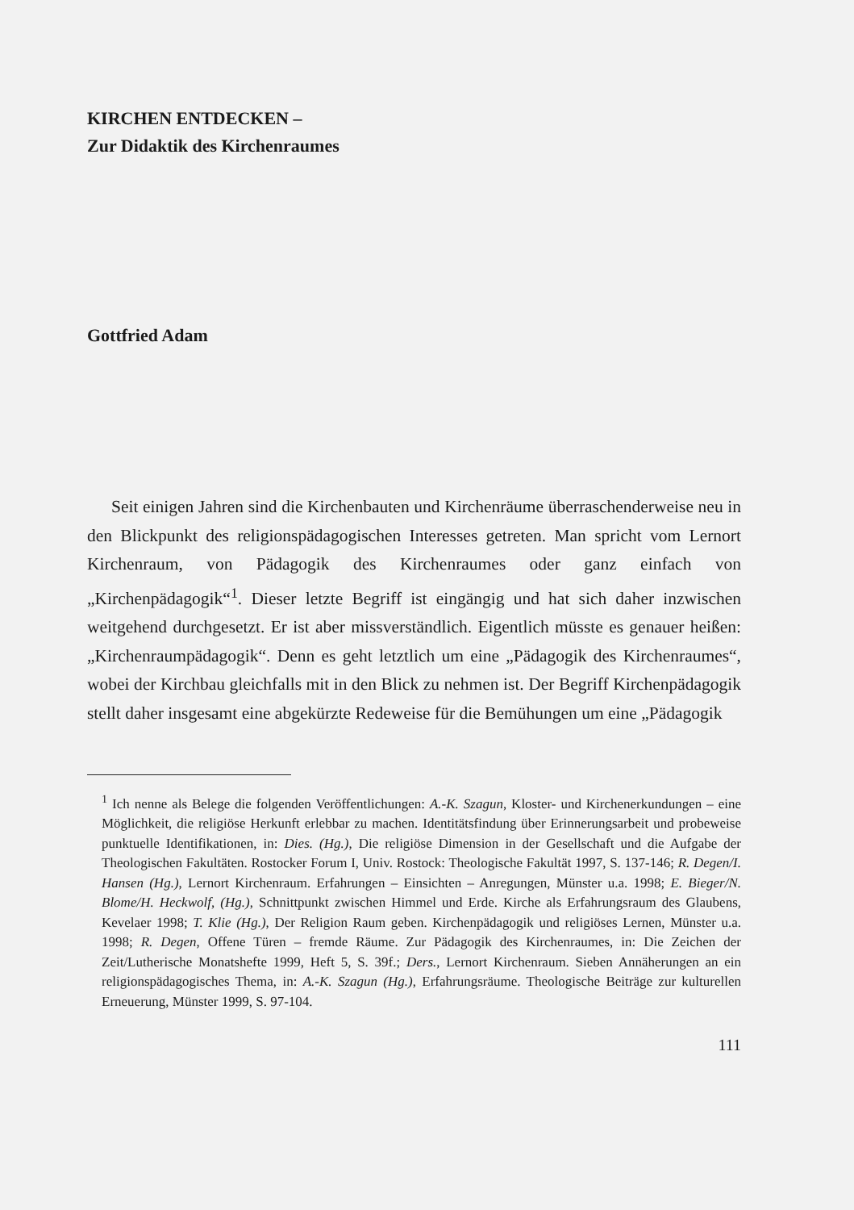KIRCHEN ENTDECKEN –
Zur Didaktik des Kirchenraumes
Gottfried Adam
Seit einigen Jahren sind die Kirchenbauten und Kirchenräume überraschenderweise neu in den Blickpunkt des religionspädagogischen Interesses getreten. Man spricht vom Lernort Kirchenraum, von Pädagogik des Kirchenraumes oder ganz einfach von „Kirchenpädagogik“<sup>1</sup>. Dieser letzte Begriff ist eingängig und hat sich daher inzwischen weitgehend durchgesetzt. Er ist aber missverständlich. Eigentlich müsste es genauer heißen: „Kirchenraumpädagogik“. Denn es geht letztlich um eine „Pädagogik des Kirchenraumes“, wobei der Kirchbau gleichfalls mit in den Blick zu nehmen ist. Der Begriff Kirchenpädagogik stellt daher insgesamt eine abgekürzte Redeweise für die Bemühungen um eine „Pädagogik
<sup>1</sup> Ich nenne als Belege die folgenden Veröffentlichungen: A.-K. Szagun, Kloster- und Kirchenerkundungen – eine Möglichkeit, die religiöse Herkunft erlebbar zu machen. Identitätsfindung über Erinnerungsarbeit und probeweise punktuelle Identifikationen, in: Dies. (Hg.), Die religiöse Dimension in der Gesellschaft und die Aufgabe der Theologischen Fakultäten. Rostocker Forum I, Univ. Rostock: Theologische Fakultät 1997, S. 137-146; R. Degen/I. Hansen (Hg.), Lernort Kirchenraum. Erfahrungen – Einsichten – Anregungen, Münster u.a. 1998; E. Bieger/N. Blome/H. Heckwolf, (Hg.), Schnittpunkt zwischen Himmel und Erde. Kirche als Erfahrungsraum des Glaubens, Kevelaer 1998; T. Klie (Hg.), Der Religion Raum geben. Kirchenpädagogik und religiöses Lernen, Münster u.a. 1998; R. Degen, Offene Türen – fremde Räume. Zur Pädagogik des Kirchenraumes, in: Die Zeichen der Zeit/Lutherische Monatshefte 1999, Heft 5, S. 39f.; Ders., Lernort Kirchenraum. Sieben Annäherungen an ein religionspädagogisches Thema, in: A.-K. Szagun (Hg.), Erfahrungsräume. Theologische Beiträge zur kulturellen Erneuerung, Münster 1999, S. 97-104.
111